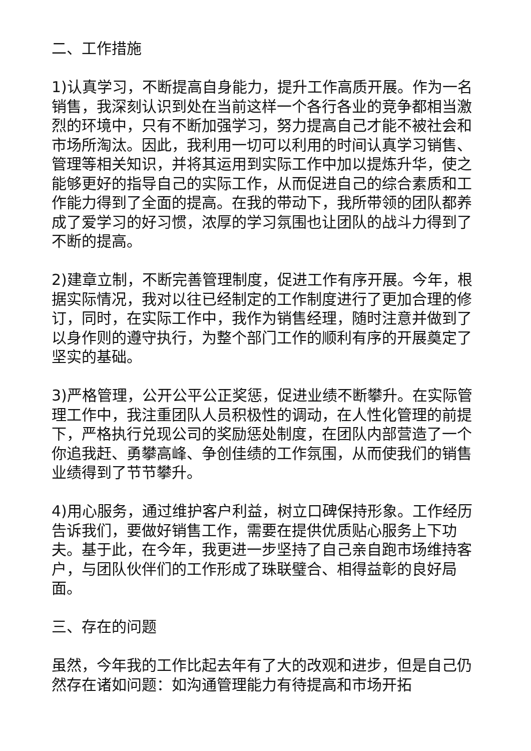二、工作措施
1)认真学习，不断提高自身能力，提升工作高质开展。作为一名销售，我深刻认识到处在当前这样一个各行各业的竞争都相当激烈的环境中，只有不断加强学习，努力提高自己才能不被社会和市场所淘汰。因此，我利用一切可以利用的时间认真学习销售、管理等相关知识，并将其运用到实际工作中加以提炼升华，使之能够更好的指导自己的实际工作，从而促进自己的综合素质和工作能力得到了全面的提高。在我的带动下，我所带领的团队都养成了爱学习的好习惯，浓厚的学习氛围也让团队的战斗力得到了不断的提高。
2)建章立制，不断完善管理制度，促进工作有序开展。今年，根据实际情况，我对以往已经制定的工作制度进行了更加合理的修订，同时，在实际工作中，我作为销售经理，随时注意并做到了以身作则的遵守执行，为整个部门工作的顺利有序的开展奠定了坚实的基础。
3)严格管理，公开公平公正奖惩，促进业绩不断攀升。在实际管理工作中，我注重团队人员积极性的调动，在人性化管理的前提下，严格执行兑现公司的奖励惩处制度，在团队内部营造了一个你追我赶、勇攀高峰、争创佳绩的工作氛围，从而使我们的销售业绩得到了节节攀升。
4)用心服务，通过维护客户利益，树立口碑保持形象。工作经历告诉我们，要做好销售工作，需要在提供优质贴心服务上下功夫。基于此，在今年，我更进一步坚持了自己亲自跑市场维持客户，与团队伙伴们的工作形成了珠联璧合、相得益彰的良好局面。
三、存在的问题
虽然，今年我的工作比起去年有了大的改观和进步，但是自己仍然存在诸如问题：如沟通管理能力有待提高和市场开拓